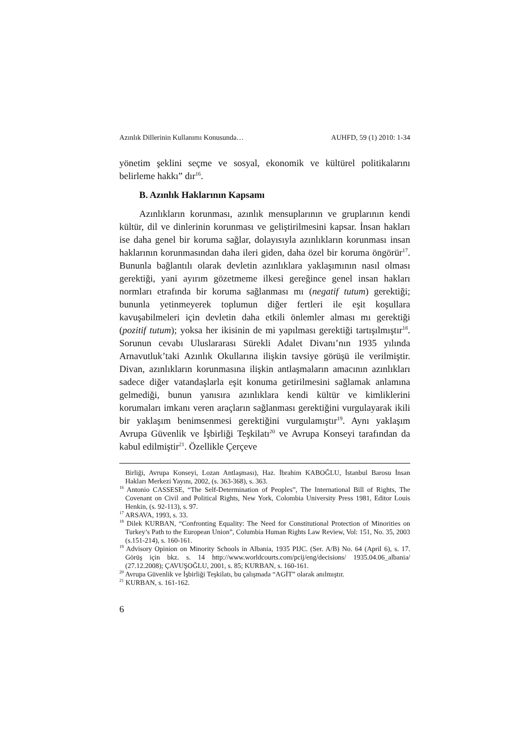Azınlık Dillerinin Kullanımı Konusunda… AUHFD, 59 (1) 2010: 1-34
yönetim şeklini seçme ve sosyal, ekonomik ve kültürel politikalarını belirleme hakkı” dır<sup>16</sup>.
B. Azınlık Haklarının Kapsamı
Azınlıkların korunması, azınlık mensuplarının ve gruplarının kendi kültür, dil ve dinlerinin korunması ve geliştirilmesini kapsar. İnsan hakları ise daha genel bir koruma sağlar, dolayısıyla azınlıkların korunması insan haklarının korunmasından daha ileri giden, daha özel bir koruma öngörür<sup>17</sup>. Bununla bağlantılı olarak devletin azınlıklara yaklaşımının nasıl olması gerektiği, yani ayırım gözetmeme ilkesi gereğince genel insan hakları normları etrafında bir koruma sağlanması mı (negatif tutum) gerektiği; bununla yetinmeyerek toplumun diğer fertleri ile eşit koşullara kavuşabilmeleri için devletin daha etkili önlemler alması mı gerektiği (pozitif tutum); yoksa her ikisinin de mi yapılması gerektiği tartışılmıştır<sup>18</sup>. Sorunun cevabı Uluslararası Sürekli Adalet Divanı’nın 1935 yılında Arnavutluk’taki Azınlık Okullarına ilişkin tavsiye görüşü ile verilmiştir. Divan, azınlıkların korunmasına ilişkin antlaşmaların amacının azınlıkları sadece diğer vatandaşlarla eşit konuma getirilmesini sağlamak anlamına gelmediği, bunun yanısıra azınlıklara kendi kültür ve kimliklerini korumaları imkanı veren araçların sağlanması gerektiğini vurgulayarak ikili bir yaklaşım benimsenmesi gerektiğini vurgulamıştır<sup>19</sup>. Aynı yaklaşım Avrupa Güvenlik ve İşbirliği Teşkilatı<sup>20</sup> ve Avrupa Konseyi tarafından da kabul edilmiştir<sup>21</sup>. Özellikle Çerçeve
Birliği, Avrupa Konseyi, Lozan Antlaşması), Haz. İbrahim KABOĞLU, İstanbul Barosu İnsan Hakları Merkezi Yayını, 2002, (s. 363-368), s. 363.
<sup>16</sup> Antonio CASSESE, “The Self-Determination of Peoples”, The International Bill of Rights, The Covenant on Civil and Political Rights, New York, Colombia University Press 1981, Editor Louis Henkin, (s. 92-113), s. 97.
<sup>17</sup> ARSAVA, 1993, s. 33.
<sup>18</sup> Dilek KURBAN, “Confronting Equality: The Need for Constitutional Protection of Minorities on Turkey’s Path to the European Union”, Columbia Human Rights Law Review, Vol: 151, No. 35, 2003 (s.151-214), s. 160-161.
<sup>19</sup> Advisory Opinion on Minority Schools in Albania, 1935 PIJC. (Ser. A/B) No. 64 (April 6), s. 17. Görüş için bkz. s. 14 http://www.worldcourts.com/pcij/eng/decisions/ 1935.04.06_albania/ (27.12.2008); ÇAVUŞOĞLU, 2001, s. 85; KURBAN, s. 160-161.
<sup>20</sup> Avrupa Güvenlik ve İşbirliği Teşkilatı, bu çalışmada “AGİT” olarak anılmıştır.
<sup>21</sup> KURBAN, s. 161-162.
6